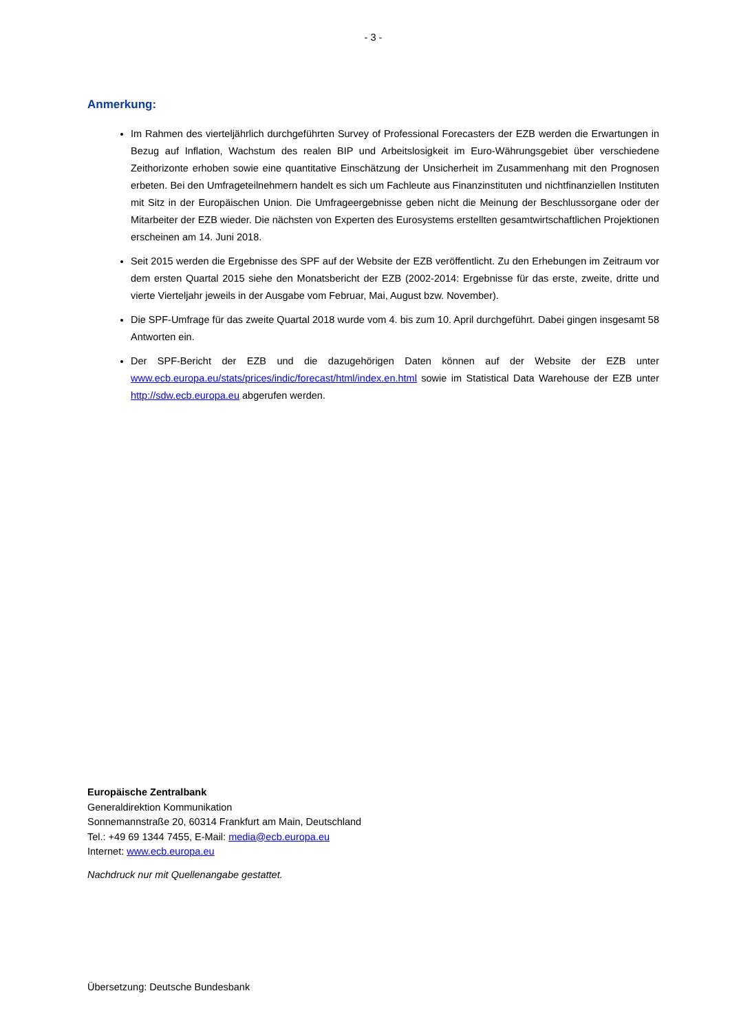- 3 -
Anmerkung:
Im Rahmen des vierteljährlich durchgeführten Survey of Professional Forecasters der EZB werden die Erwartungen in Bezug auf Inflation, Wachstum des realen BIP und Arbeitslosigkeit im Euro-Währungsgebiet über verschiedene Zeithorizonte erhoben sowie eine quantitative Einschätzung der Unsicherheit im Zusammenhang mit den Prognosen erbeten. Bei den Umfrageteilnehmern handelt es sich um Fachleute aus Finanzinstituten und nichtfinanziellen Instituten mit Sitz in der Europäischen Union. Die Umfrageergebnisse geben nicht die Meinung der Beschlussorgane oder der Mitarbeiter der EZB wieder. Die nächsten von Experten des Eurosystems erstellten gesamtwirtschaftlichen Projektionen erscheinen am 14. Juni 2018.
Seit 2015 werden die Ergebnisse des SPF auf der Website der EZB veröffentlicht. Zu den Erhebungen im Zeitraum vor dem ersten Quartal 2015 siehe den Monatsbericht der EZB (2002-2014: Ergebnisse für das erste, zweite, dritte und vierte Vierteljahr jeweils in der Ausgabe vom Februar, Mai, August bzw. November).
Die SPF-Umfrage für das zweite Quartal 2018 wurde vom 4. bis zum 10. April durchgeführt. Dabei gingen insgesamt 58 Antworten ein.
Der SPF-Bericht der EZB und die dazugehörigen Daten können auf der Website der EZB unter www.ecb.europa.eu/stats/prices/indic/forecast/html/index.en.html sowie im Statistical Data Warehouse der EZB unter http://sdw.ecb.europa.eu abgerufen werden.
Europäische Zentralbank
Generaldirektion Kommunikation
Sonnemannstraße 20, 60314 Frankfurt am Main, Deutschland
Tel.: +49 69 1344 7455, E-Mail: media@ecb.europa.eu
Internet: www.ecb.europa.eu
Nachdruck nur mit Quellenangabe gestattet.
Übersetzung: Deutsche Bundesbank